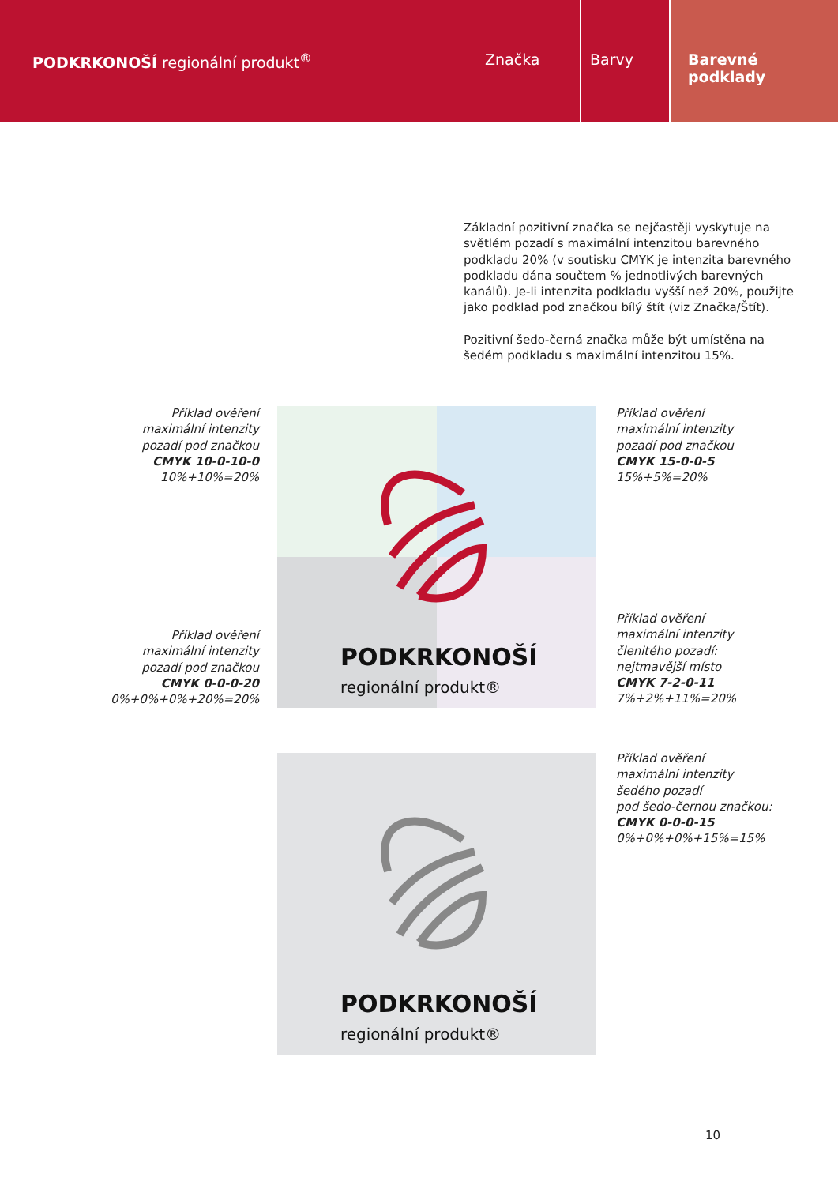PODKRKONOŠÍ regionální produkt<sup>®</sup>
Značka Barvy Barevné
podklady
Základní pozitivní značka se nejčastěji vyskytuje na světlém pozadí s maximální intenzitou barevného podkladu 20% (v soutisku CMYK je intenzita barevného podkladu dána součtem % jednotlivých barevných kanálů). Je-li intenzita podkladu vyšší než 20%, použijte jako podklad pod značkou bílý štít (viz Značka/Štít).
Pozitivní šedo-černá značka může být umístěna na šedém podkladu s maximální intenzitou 15%.
Příklad ověření
maximální intenzity
pozadí pod značkou
CMYK 10-0-10-0
10%+10%=20%
Příklad ověření
maximální intenzity
pozadí pod značkou
CMYK 15-0-0-5
15%+5%=20%
Příklad ověření
maximální intenzity
pozadí pod značkou
CMYK 0-0-0-20
0%+0%+0%+20%=20%
Příklad ověření
maximální intenzity
členitého pozadí:
nejtmavější místo
CMYK 7-2-0-11
7%+2%+11%=20%
Příklad ověření
maximální intenzity
šedého pozadí
pod šedo-černou značkou:
CMYK 0-0-0-15
0%+0%+0%+15%=15%
PODKRKONOŠÍ regionální produkt®
PODKRKONOŠÍ regionální produkt®
10